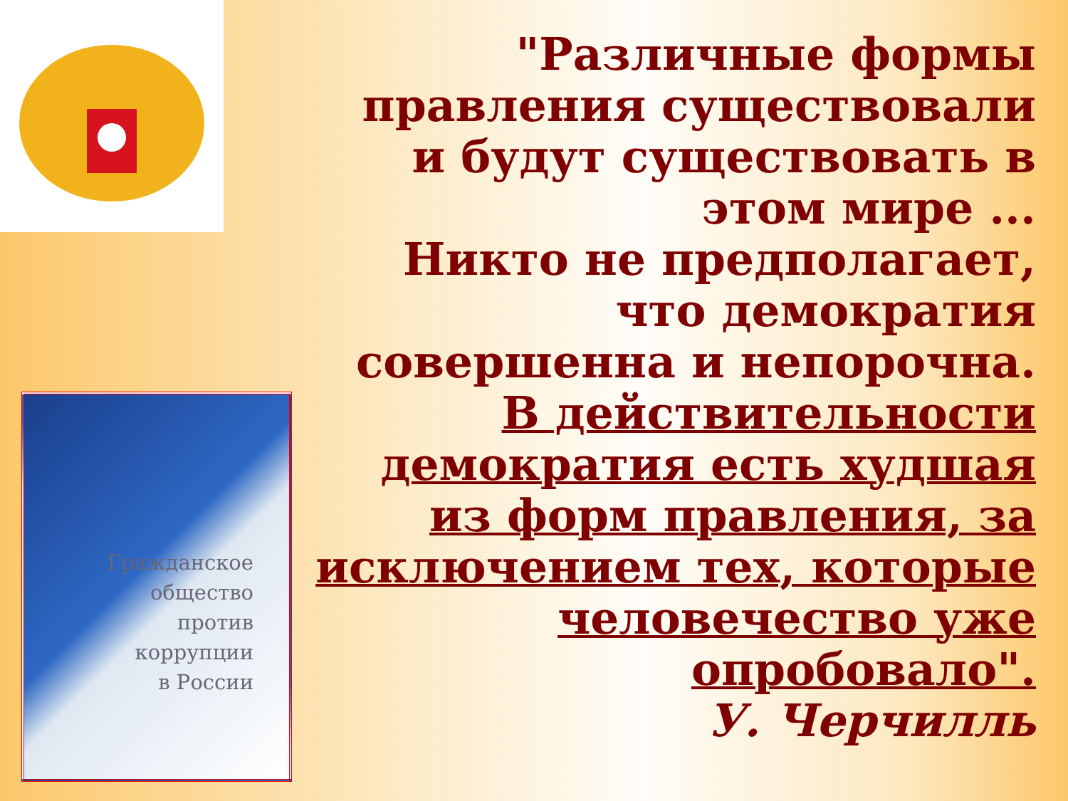Гражданское
общество
против
коррупции
в России
"Различные формы правления существовали и будут существовать в этом мире ...
Никто не предполагает, что демократия совершенна и непорочна.
В действительности демократия есть худшая из форм правления, за исключением тех, которые человечество уже опробовало".
У. Черчилль